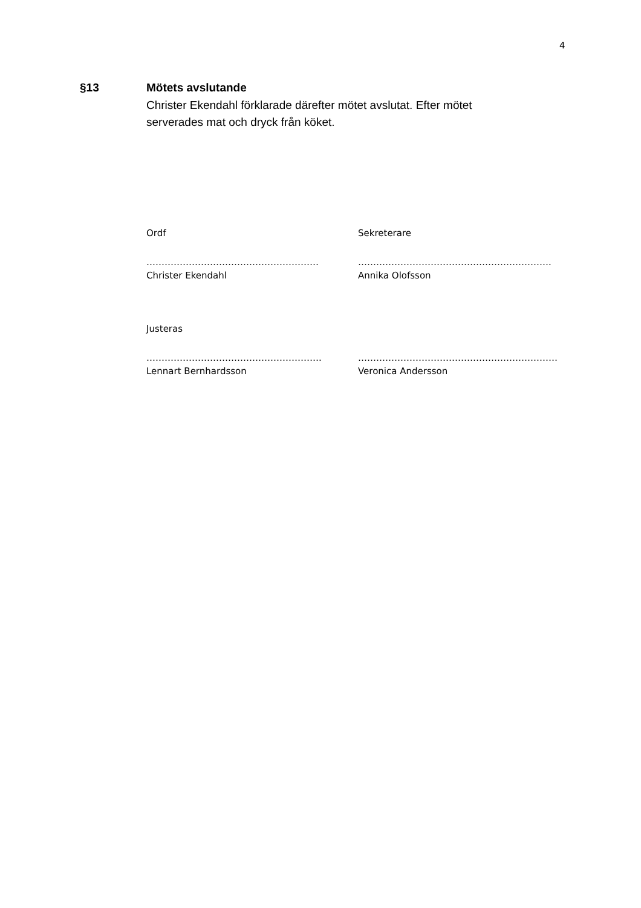4
§13 Mötets avslutande
Christer Ekendahl förklarade därefter mötet avslutat. Efter mötet serverades mat och dryck från köket.
Ordf Sekreterare
………………………………………………… ……………………………………………………….
Christer Ekendahl Annika Olofsson
Justeras
…………………………………………………. …………………………………………………………
Lennart Bernhardsson Veronica Andersson